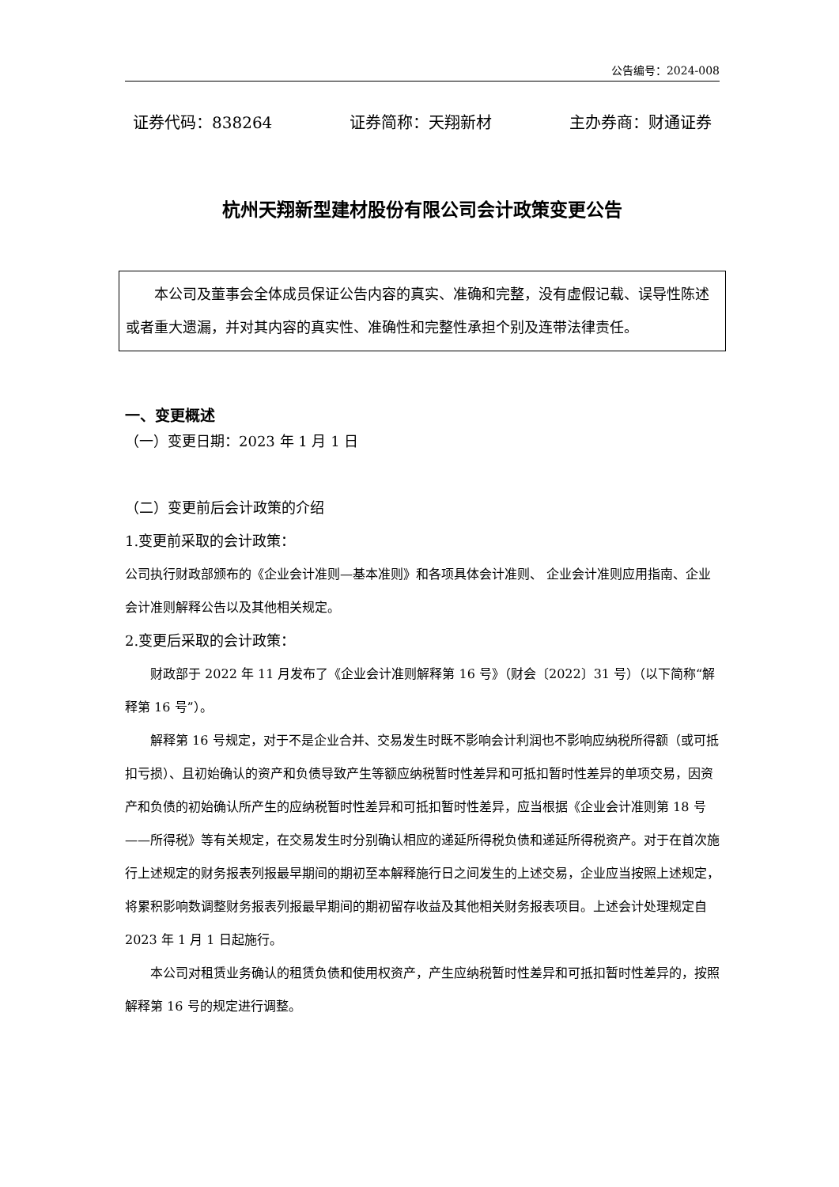公告编号：2024-008
证券代码：838264 证券简称：天翔新材 主办券商：财通证券
杭州天翔新型建材股份有限公司会计政策变更公告
本公司及董事会全体成员保证公告内容的真实、准确和完整，没有虚假记载、误导性陈述或者重大遗漏，并对其内容的真实性、准确性和完整性承担个别及连带法律责任。
一、变更概述
（一）变更日期：2023 年 1 月 1 日
（二）变更前后会计政策的介绍
1.变更前采取的会计政策：
公司执行财政部颁布的《企业会计准则—基本准则》和各项具体会计准则、 企业会计准则应用指南、企业会计准则解释公告以及其他相关规定。
2.变更后采取的会计政策：
财政部于 2022 年 11 月发布了《企业会计准则解释第 16 号》（财会〔2022〕31 号）（以下简称“解释第 16 号”）。
解释第 16 号规定，对于不是企业合并、交易发生时既不影响会计利润也不影响应纳税所得额（或可抵扣亏损）、且初始确认的资产和负债导致产生等额应纳税暂时性差异和可抵扣暂时性差异的单项交易，因资产和负债的初始确认所产生的应纳税暂时性差异和可抵扣暂时性差异，应当根据《企业会计准则第 18 号——所得税》等有关规定，在交易发生时分别确认相应的递延所得税负债和递延所得税资产。对于在首次施行上述规定的财务报表列报最早期间的期初至本解释施行日之间发生的上述交易，企业应当按照上述规定，将累积影响数调整财务报表列报最早期间的期初留存收益及其他相关财务报表项目。上述会计处理规定自 2023 年 1 月 1 日起施行。
本公司对租赁业务确认的租赁负债和使用权资产，产生应纳税暂时性差异和可抵扣暂时性差异的，按照解释第 16 号的规定进行调整。